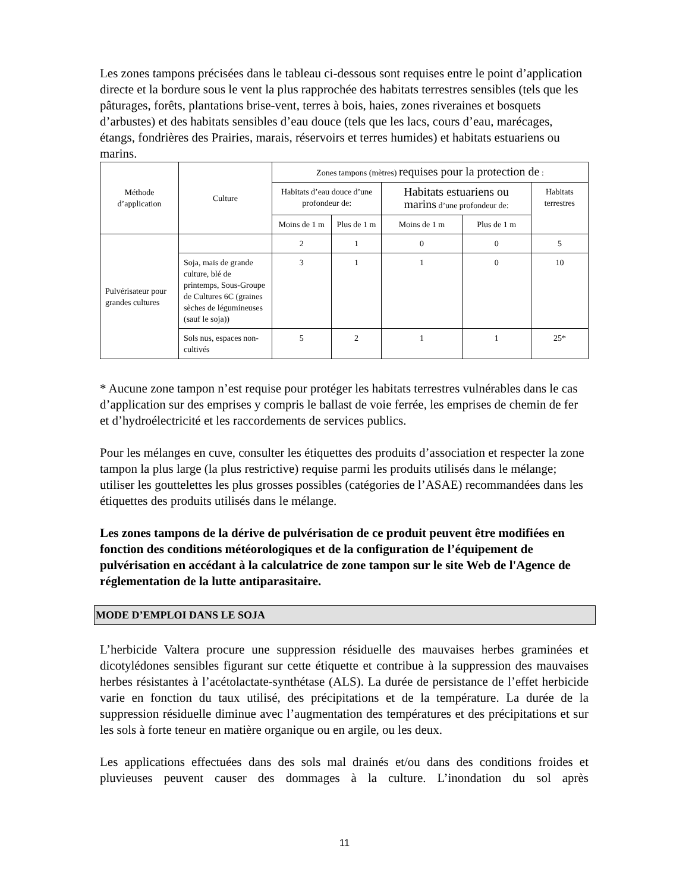Les zones tampons précisées dans le tableau ci-dessous sont requises entre le point d’application directe et la bordure sous le vent la plus rapprochée des habitats terrestres sensibles (tels que les pâturages, forêts, plantations brise-vent, terres à bois, haies, zones riveraines et bosquets d’arbustes) et des habitats sensibles d’eau douce (tels que les lacs, cours d’eau, marécages, étangs, fondrières des Prairies, marais, réservoirs et terres humides) et habitats estuariens ou marins.
| Méthode d’application | Culture | Zones tampons (mètres) requises pour la protection de : | | | | |
| --- | --- | --- | --- | --- | --- | --- |
| | | Habitats d’eau douce d’une profondeur de: | | Habitats estuariens ou marins d’une profondeur de: | | Habitats terrestres |
| | | Moins de 1 m | Plus de 1 m | Moins de 1 m | Plus de 1 m | |
| Pulvérisateur pour grandes cultures | | 2 | 1 | 0 | 0 | 5 |
| | Soja, maïs de grande culture, blé de printemps, Sous-Groupe de Cultures 6C (graines sèches de légumineuses (sauf le soja)) | 3 | 1 | 1 | 0 | 10 |
| | Sols nus, espaces non-cultivés | 5 | 2 | 1 | 1 | 25* |
* Aucune zone tampon n’est requise pour protéger les habitats terrestres vulnérables dans le cas d’application sur des emprises y compris le ballast de voie ferrée, les emprises de chemin de fer et d’hydroélectricité et les raccordements de services publics.
Pour les mélanges en cuve, consulter les étiquettes des produits d’association et respecter la zone tampon la plus large (la plus restrictive) requise parmi les produits utilisés dans le mélange; utiliser les gouttelettes les plus grosses possibles (catégories de l’ASAE) recommandées dans les étiquettes des produits utilisés dans le mélange.
Les zones tampons de la dérive de pulvérisation de ce produit peuvent être modifiées en fonction des conditions météorologiques et de la configuration de l’équipement de pulvérisation en accédant à la calculatrice de zone tampon sur le site Web de l'Agence de réglementation de la lutte antiparasitaire.
MODE D’EMPLOI DANS LE SOJA
L’herbicide Valtera procure une suppression résiduelle des mauvaises herbes graminées et dicotylédones sensibles figurant sur cette étiquette et contribue à la suppression des mauvaises herbes résistantes à l’acétolactate-synthétase (ALS). La durée de persistance de l’effet herbicide varie en fonction du taux utilisé, des précipitations et de la température. La durée de la suppression résiduelle diminue avec l’augmentation des températures et des précipitations et sur les sols à forte teneur en matière organique ou en argile, ou les deux.
Les applications effectuées dans des sols mal drainés et/ou dans des conditions froides et pluvieuses peuvent causer des dommages à la culture. L’inondation du sol après
11